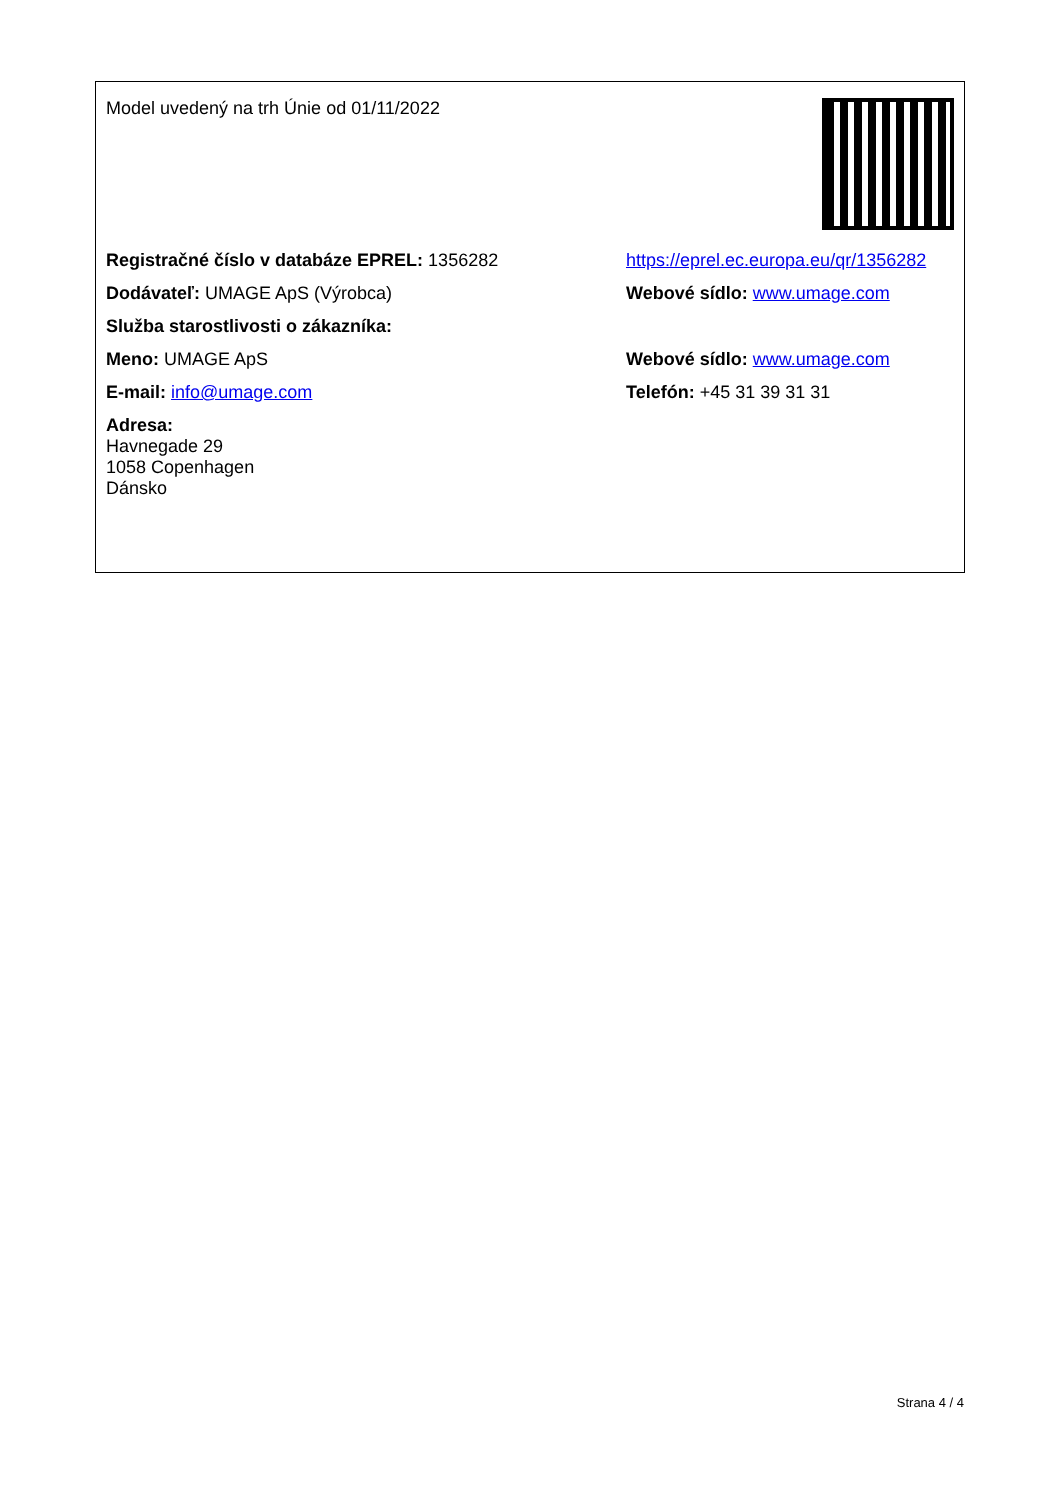| Model uvedený na trh Únie od 01/11/2022 | |
| Registračné číslo v databáze EPREL: 1356282 | https://eprel.ec.europa.eu/qr/1356282 |
| Dodávateľ: UMAGE ApS (Výrobca) | Webové sídlo: www.umage.com |
| Služba starostlivosti o zákazníka: | |
| Meno: UMAGE ApS | Webové sídlo: www.umage.com |
| E-mail: info@umage.com | Telefón: +45 31 39 31 31 |
| Adresa: Havnegade 29 1058 Copenhagen Dánsko | |
Strana 4 / 4